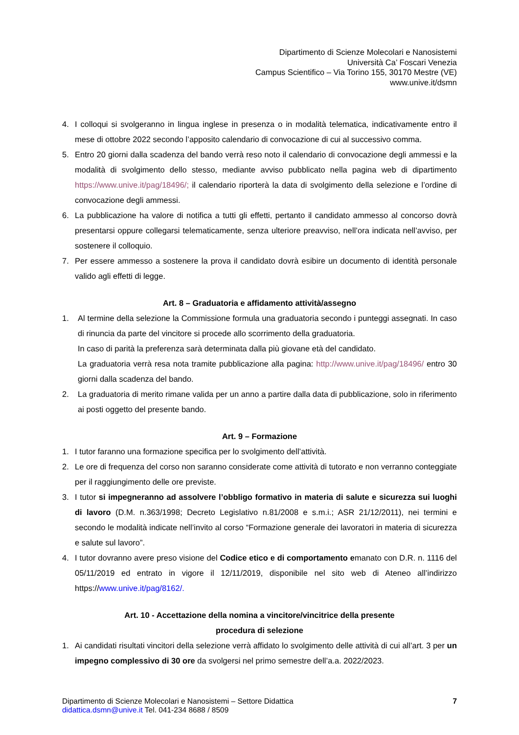Dipartimento di Scienze Molecolari e Nanosistemi
Università Ca’ Foscari Venezia
Campus Scientifico – Via Torino 155, 30170 Mestre (VE)
www.unive.it/dsmn
4. I colloqui si svolgeranno in lingua inglese in presenza o in modalità telematica, indicativamente entro il mese di ottobre 2022 secondo l’apposito calendario di convocazione di cui al successivo comma.
5. Entro 20 giorni dalla scadenza del bando verrà reso noto il calendario di convocazione degli ammessi e la modalità di svolgimento dello stesso, mediante avviso pubblicato nella pagina web di dipartimento https://www.unive.it/pag/18496/; il calendario riporterà la data di svolgimento della selezione e l’ordine di convocazione degli ammessi.
6. La pubblicazione ha valore di notifica a tutti gli effetti, pertanto il candidato ammesso al concorso dovrà presentarsi oppure collegarsi telematicamente, senza ulteriore preavviso, nell’ora indicata nell’avviso, per sostenere il colloquio.
7. Per essere ammesso a sostenere la prova il candidato dovrà esibire un documento di identità personale valido agli effetti di legge.
Art. 8 – Graduatoria e affidamento attività/assegno
1. Al termine della selezione la Commissione formula una graduatoria secondo i punteggi assegnati. In caso di rinuncia da parte del vincitore si procede allo scorrimento della graduatoria.
In caso di parità la preferenza sarà determinata dalla più giovane età del candidato.
La graduatoria verrà resa nota tramite pubblicazione alla pagina: http://www.unive.it/pag/18496/ entro 30 giorni dalla scadenza del bando.
2. La graduatoria di merito rimane valida per un anno a partire dalla data di pubblicazione, solo in riferimento ai posti oggetto del presente bando.
Art. 9 – Formazione
1. I tutor faranno una formazione specifica per lo svolgimento dell’attività.
2. Le ore di frequenza del corso non saranno considerate come attività di tutorato e non verranno conteggiate per il raggiungimento delle ore previste.
3. I tutor si impegneranno ad assolvere l’obbligo formativo in materia di salute e sicurezza sui luoghi di lavoro (D.M. n.363/1998; Decreto Legislativo n.81/2008 e s.m.i.; ASR 21/12/2011), nei termini e secondo le modalità indicate nell’invito al corso “Formazione generale dei lavoratori in materia di sicurezza e salute sul lavoro”.
4. I tutor dovranno avere preso visione del Codice etico e di comportamento emanato con D.R. n. 1116 del 05/11/2019 ed entrato in vigore il 12/11/2019, disponibile nel sito web di Ateneo all’indirizzo https://www.unive.it/pag/8162/.
Art. 10 - Accettazione della nomina a vincitore/vincitrice della presente
procedura di selezione
1. Ai candidati risultati vincitori della selezione verrà affidato lo svolgimento delle attività di cui all’art. 3 per un impegno complessivo di 30 ore da svolgersi nel primo semestre dell’a.a. 2022/2023.
Dipartimento di Scienze Molecolari e Nanosistemi – Settore Didattica
didattica.dsmn@unive.it Tel. 041-234 8688 / 8509
7